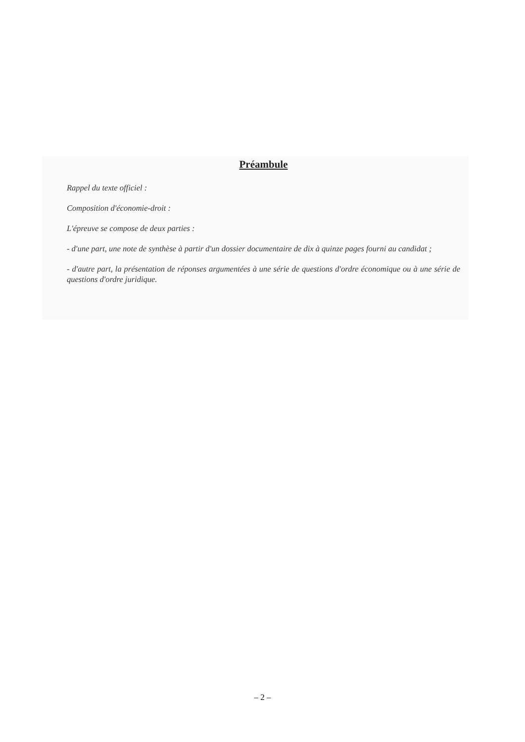Préambule
Rappel du texte officiel :
Composition d'économie-droit :
L'épreuve se compose de deux parties :
- d'une part, une note de synthèse à partir d'un dossier documentaire de dix à quinze pages fourni au candidat ;
- d'autre part, la présentation de réponses argumentées à une série de questions d'ordre économique ou à une série de questions d'ordre juridique.
– 2 –